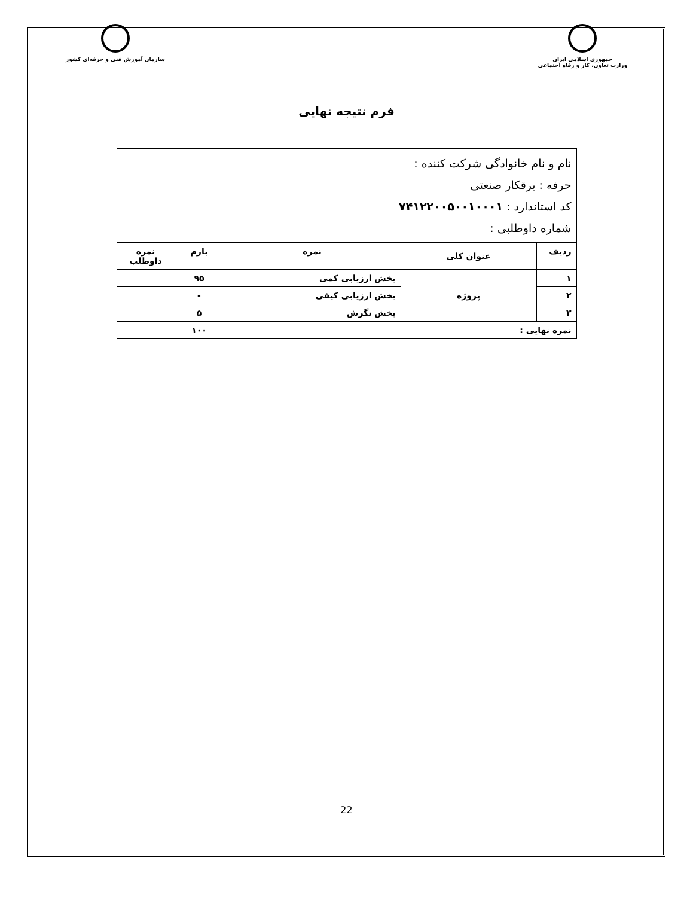جمهوری اسلامی ایران
وزارت تعاون، کار و رفاه اجتماعی
سازمان آموزش فنی و حرفه‌ای کشور
فرم نتیجه نهایی
| نام و نام خانوادگی شرکت کننده : حرفه : برقکار صنعتی کد استاندارد : ۷۴۱۲۲۰۰۵۰۰۱۰۰۰۱ شماره داوطلبی : | | | | |
| ردیف | عنوان کلی | نمره | بارم | نمره داوطلب |
| ۱ | پروژه | بخش ارزیابی کمی | ۹۵ | |
| ۲ | | بخش ارزیابی کیفی | - | |
| ۳ | | بخش نگرش | ۵ | |
| نمره نهایی : | | | ۱۰۰ | |
22